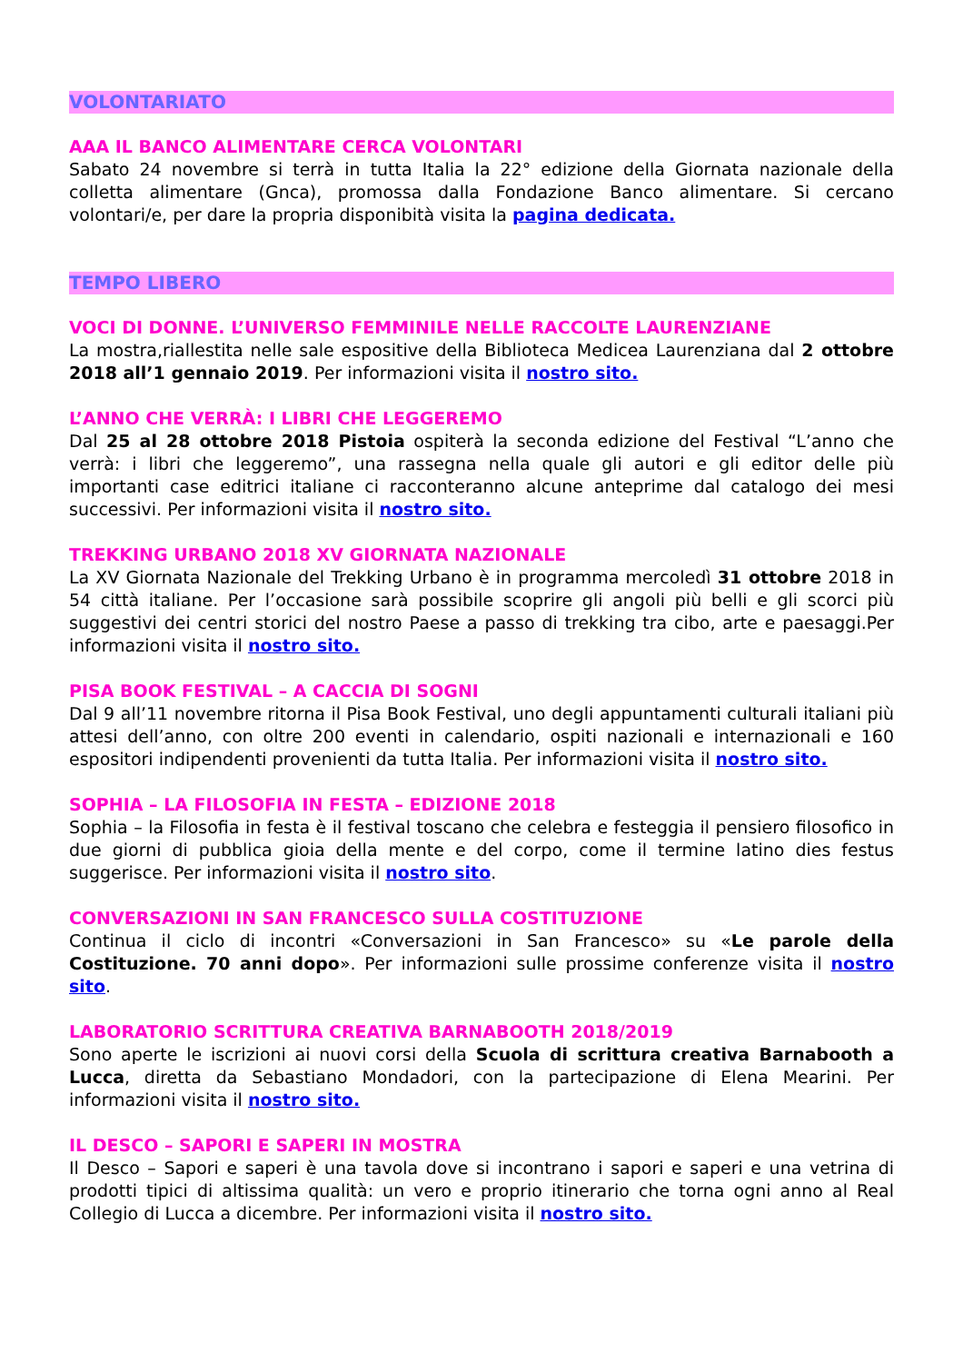VOLONTARIATO
AAA IL BANCO ALIMENTARE CERCA VOLONTARI
Sabato 24 novembre si terrà in tutta Italia la 22° edizione della Giornata nazionale della colletta alimentare (Gnca), promossa dalla Fondazione Banco alimentare. Si cercano volontari/e, per dare la propria disponibità visita la pagina dedicata.
TEMPO LIBERO
VOCI DI DONNE. L’UNIVERSO FEMMINILE NELLE RACCOLTE LAURENZIANE
La mostra,riallestita nelle sale espositive della Biblioteca Medicea Laurenziana dal 2 ottobre 2018 all’1 gennaio 2019. Per informazioni visita il nostro sito.
L’ANNO CHE VERRÀ: I LIBRI CHE LEGGEREMO
Dal 25 al 28 ottobre 2018 Pistoia ospiterà la seconda edizione del Festival “L’anno che verrà: i libri che leggeremo”, una rassegna nella quale gli autori e gli editor delle più importanti case editrici italiane ci racconteranno alcune anteprime dal catalogo dei mesi successivi. Per informazioni visita il nostro sito.
TREKKING URBANO 2018 XV GIORNATA NAZIONALE
La XV Giornata Nazionale del Trekking Urbano è in programma mercoledì 31 ottobre 2018 in 54 città italiane. Per l’occasione sarà possibile scoprire gli angoli più belli e gli scorci più suggestivi dei centri storici del nostro Paese a passo di trekking tra cibo, arte e paesaggi.Per informazioni visita il nostro sito.
PISA BOOK FESTIVAL – A CACCIA DI SOGNI
Dal 9 all’11 novembre ritorna il Pisa Book Festival, uno degli appuntamenti culturali italiani più attesi dell’anno, con oltre 200 eventi in calendario, ospiti nazionali e internazionali e 160 espositori indipendenti provenienti da tutta Italia. Per informazioni visita il nostro sito.
SOPHIA – LA FILOSOFIA IN FESTA – EDIZIONE 2018
Sophia – la Filosofia in festa è il festival toscano che celebra e festeggia il pensiero filosofico in due giorni di pubblica gioia della mente e del corpo, come il termine latino dies festus suggerisce. Per informazioni visita il nostro sito.
CONVERSAZIONI IN SAN FRANCESCO SULLA COSTITUZIONE
Continua il ciclo di incontri «Conversazioni in San Francesco» su «Le parole della Costituzione. 70 anni dopo». Per informazioni sulle prossime conferenze visita il nostro sito.
LABORATORIO SCRITTURA CREATIVA BARNABOOTH 2018/2019
Sono aperte le iscrizioni ai nuovi corsi della Scuola di scrittura creativa Barnabooth a Lucca, diretta da Sebastiano Mondadori, con la partecipazione di Elena Mearini. Per informazioni visita il nostro sito.
IL DESCO – SAPORI E SAPERI IN MOSTRA
Il Desco – Sapori e saperi è una tavola dove si incontrano i sapori e saperi e una vetrina di prodotti tipici di altissima qualità: un vero e proprio itinerario che torna ogni anno al Real Collegio di Lucca a dicembre. Per informazioni visita il nostro sito.